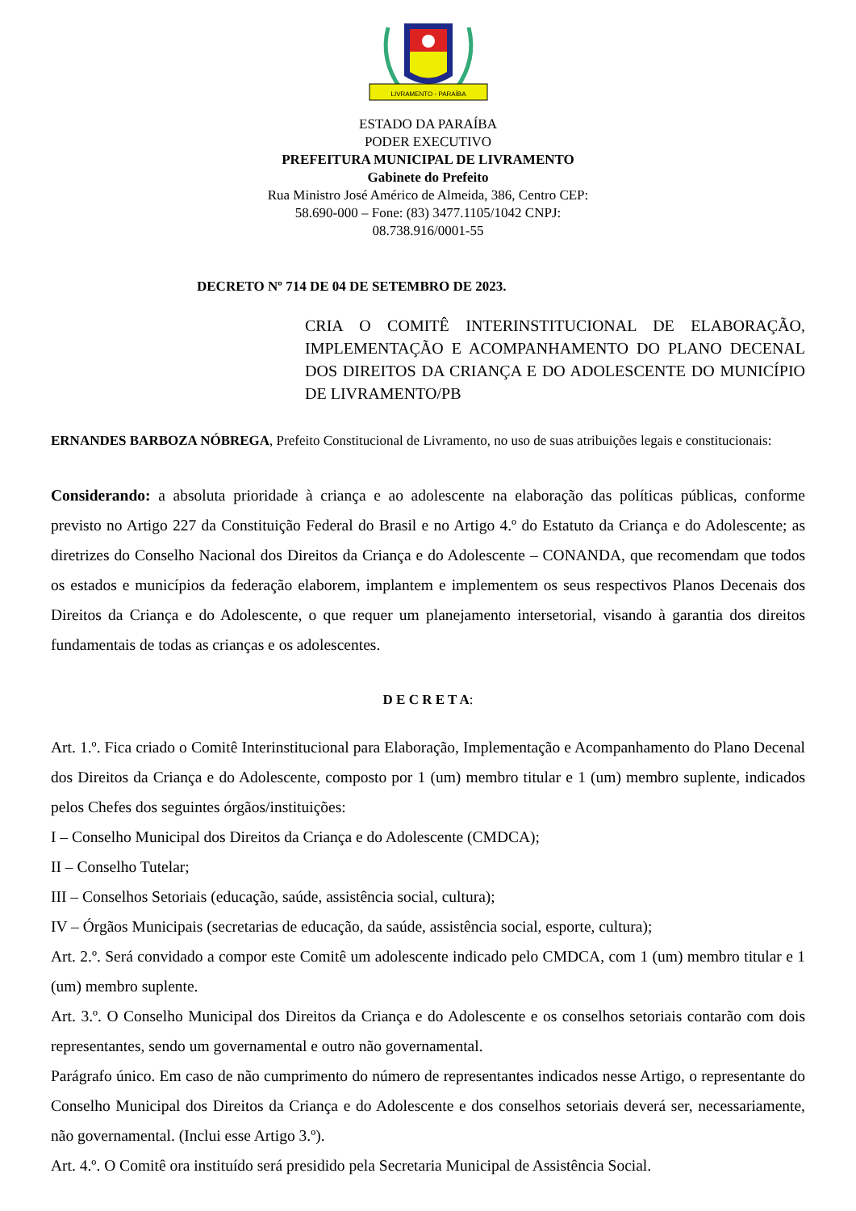LIVRAMENTO - PARAÍBA
ESTADO DA PARAÍBA
PODER EXECUTIVO
PREFEITURA MUNICIPAL DE LIVRAMENTO
Gabinete do Prefeito
Rua Ministro José Américo de Almeida, 386, Centro CEP:
58.690-000 – Fone: (83) 3477.1105/1042 CNPJ:
08.738.916/0001-55
DECRETO Nº 714 DE 04 DE SETEMBRO DE 2023.
CRIA O COMITÊ INTERINSTITUCIONAL DE ELABORAÇÃO, IMPLEMENTAÇÃO E ACOMPANHAMENTO DO PLANO DECENAL DOS DIREITOS DA CRIANÇA E DO ADOLESCENTE DO MUNICÍPIO DE LIVRAMENTO/PB
ERNANDES BARBOZA NÓBREGA, Prefeito Constitucional de Livramento, no uso de suas atribuições legais e constitucionais:
Considerando: a absoluta prioridade à criança e ao adolescente na elaboração das políticas públicas, conforme previsto no Artigo 227 da Constituição Federal do Brasil e no Artigo 4.º do Estatuto da Criança e do Adolescente; as diretrizes do Conselho Nacional dos Direitos da Criança e do Adolescente – CONANDA, que recomendam que todos os estados e municípios da federação elaborem, implantem e implementem os seus respectivos Planos Decenais dos Direitos da Criança e do Adolescente, o que requer um planejamento intersetorial, visando à garantia dos direitos fundamentais de todas as crianças e os adolescentes.
D E C R E T A:
Art. 1.º. Fica criado o Comitê Interinstitucional para Elaboração, Implementação e Acompanhamento do Plano Decenal dos Direitos da Criança e do Adolescente, composto por 1 (um) membro titular e 1 (um) membro suplente, indicados pelos Chefes dos seguintes órgãos/instituições:
I – Conselho Municipal dos Direitos da Criança e do Adolescente (CMDCA);
II – Conselho Tutelar;
III – Conselhos Setoriais (educação, saúde, assistência social, cultura);
IV – Órgãos Municipais (secretarias de educação, da saúde, assistência social, esporte, cultura);
Art. 2.º. Será convidado a compor este Comitê um adolescente indicado pelo CMDCA, com 1 (um) membro titular e 1 (um) membro suplente.
Art. 3.º. O Conselho Municipal dos Direitos da Criança e do Adolescente e os conselhos setoriais contarão com dois representantes, sendo um governamental e outro não governamental.
Parágrafo único. Em caso de não cumprimento do número de representantes indicados nesse Artigo, o representante do Conselho Municipal dos Direitos da Criança e do Adolescente e dos conselhos setoriais deverá ser, necessariamente, não governamental. (Inclui esse Artigo 3.º).
Art. 4.º. O Comitê ora instituído será presidido pela Secretaria Municipal de Assistência Social.